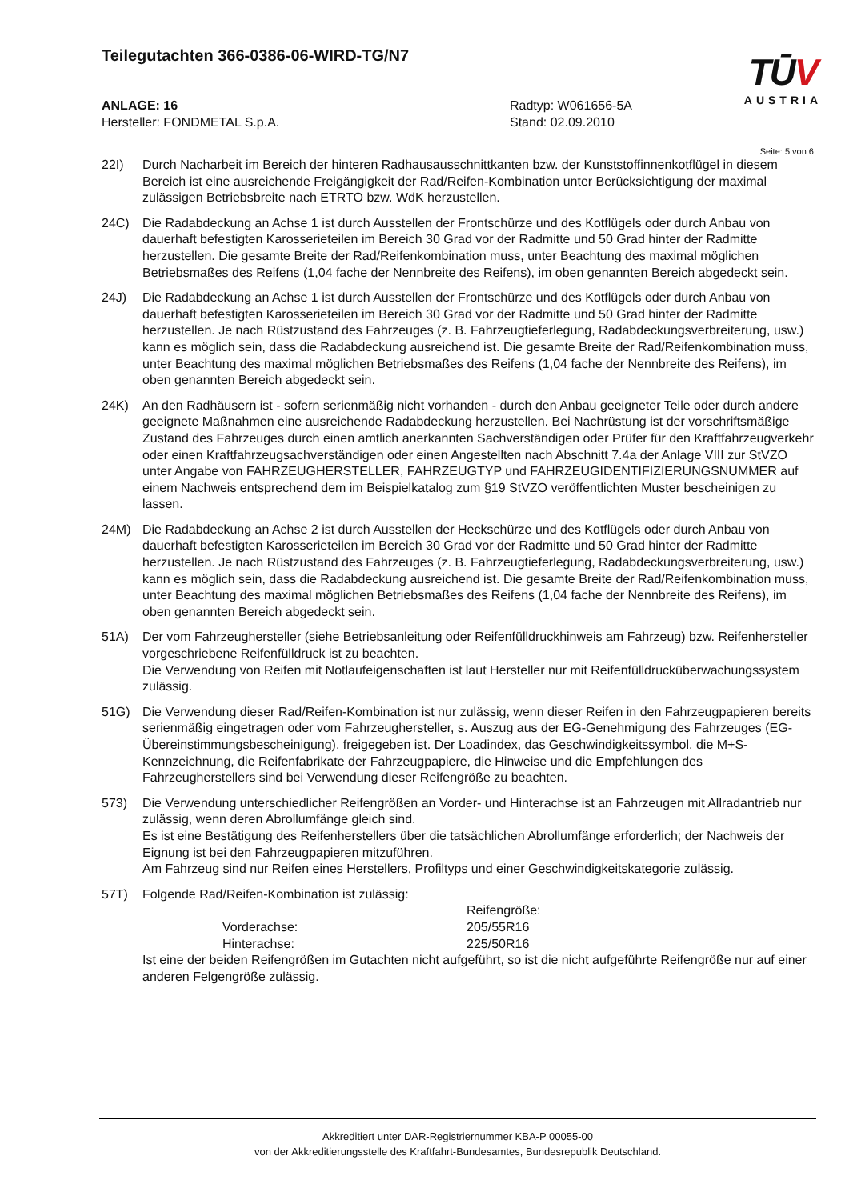Teilegutachten 366-0386-06-WIRD-TG/N7
ANLAGE: 16
Hersteller: FONDMETAL S.p.A.
Radtyp: W061656-5A
Stand: 02.09.2010
TŪV
AUSTRIA
Seite: 5 von 6
22I) Durch Nacharbeit im Bereich der hinteren Radhausausschnittkanten bzw. der Kunststoffinnenkotflügel in diesem Bereich ist eine ausreichende Freigängigkeit der Rad/Reifen-Kombination unter Berücksichtigung der maximal zulässigen Betriebsbreite nach ETRTO bzw. WdK herzustellen.
24C) Die Radabdeckung an Achse 1 ist durch Ausstellen der Frontschürze und des Kotflügels oder durch Anbau von dauerhaft befestigten Karosserieteilen im Bereich 30 Grad vor der Radmitte und 50 Grad hinter der Radmitte herzustellen. Die gesamte Breite der Rad/Reifenkombination muss, unter Beachtung des maximal möglichen Betriebsmaßes des Reifens (1,04 fache der Nennbreite des Reifens), im oben genannten Bereich abgedeckt sein.
24J) Die Radabdeckung an Achse 1 ist durch Ausstellen der Frontschürze und des Kotflügels oder durch Anbau von dauerhaft befestigten Karosserieteilen im Bereich 30 Grad vor der Radmitte und 50 Grad hinter der Radmitte herzustellen. Je nach Rüstzustand des Fahrzeuges (z. B. Fahrzeugtieferlegung, Radabdeckungsverbreiterung, usw.) kann es möglich sein, dass die Radabdeckung ausreichend ist. Die gesamte Breite der Rad/Reifenkombination muss, unter Beachtung des maximal möglichen Betriebsmaßes des Reifens (1,04 fache der Nennbreite des Reifens), im oben genannten Bereich abgedeckt sein.
24K) An den Radhäusern ist - sofern serienmäßig nicht vorhanden - durch den Anbau geeigneter Teile oder durch andere geeignete Maßnahmen eine ausreichende Radabdeckung herzustellen. Bei Nachrüstung ist der vorschriftsmäßige Zustand des Fahrzeuges durch einen amtlich anerkannten Sachverständigen oder Prüfer für den Kraftfahrzeugverkehr oder einen Kraftfahrzeugsachverständigen oder einen Angestellten nach Abschnitt 7.4a der Anlage VIII zur StVZO unter Angabe von FAHRZEUGHERSTELLER, FAHRZEUGTYP und FAHRZEUGIDENTIFIZIERUNGSNUMMER auf einem Nachweis entsprechend dem im Beispielkatalog zum §19 StVZO veröffentlichten Muster bescheinigen zu lassen.
24M) Die Radabdeckung an Achse 2 ist durch Ausstellen der Heckschürze und des Kotflügels oder durch Anbau von dauerhaft befestigten Karosserieteilen im Bereich 30 Grad vor der Radmitte und 50 Grad hinter der Radmitte herzustellen. Je nach Rüstzustand des Fahrzeuges (z. B. Fahrzeugtieferlegung, Radabdeckungsverbreiterung, usw.) kann es möglich sein, dass die Radabdeckung ausreichend ist. Die gesamte Breite der Rad/Reifenkombination muss, unter Beachtung des maximal möglichen Betriebsmaßes des Reifens (1,04 fache der Nennbreite des Reifens), im oben genannten Bereich abgedeckt sein.
51A) Der vom Fahrzeughersteller (siehe Betriebsanleitung oder Reifenfülldruckhinweis am Fahrzeug) bzw. Reifenhersteller vorgeschriebene Reifenfülldruck ist zu beachten.
Die Verwendung von Reifen mit Notlaufeigenschaften ist laut Hersteller nur mit Reifenfülldrucküberwachungssystem zulässig.
51G) Die Verwendung dieser Rad/Reifen-Kombination ist nur zulässig, wenn dieser Reifen in den Fahrzeugpapieren bereits serienmäßig eingetragen oder vom Fahrzeughersteller, s. Auszug aus der EG-Genehmigung des Fahrzeuges (EG-Übereinstimmungsbescheinigung), freigegeben ist. Der Loadindex, das Geschwindigkeitssymbol, die M+S-Kennzeichnung, die Reifenfabrikate der Fahrzeugpapiere, die Hinweise und die Empfehlungen des Fahrzeugherstellers sind bei Verwendung dieser Reifengröße zu beachten.
573) Die Verwendung unterschiedlicher Reifengrößen an Vorder- und Hinterachse ist an Fahrzeugen mit Allradantrieb nur zulässig, wenn deren Abrollumfänge gleich sind.
Es ist eine Bestätigung des Reifenherstellers über die tatsächlichen Abrollumfänge erforderlich; der Nachweis der Eignung ist bei den Fahrzeugpapieren mitzuführen.
Am Fahrzeug sind nur Reifen eines Herstellers, Profiltyps und einer Geschwindigkeitskategorie zulässig.
57T) Folgende Rad/Reifen-Kombination ist zulässig:
| | | Reifengröße: |
| | Vorderachse: | 205/55R16 |
| | Hinterachse: | 225/50R16 |
Ist eine der beiden Reifengrößen im Gutachten nicht aufgeführt, so ist die nicht aufgeführte Reifengröße nur auf einer anderen Felgengröße zulässig.
Akkreditiert unter DAR-Registriernummer KBA-P 00055-00
von der Akkreditierungsstelle des Kraftfahrt-Bundesamtes, Bundesrepublik Deutschland.